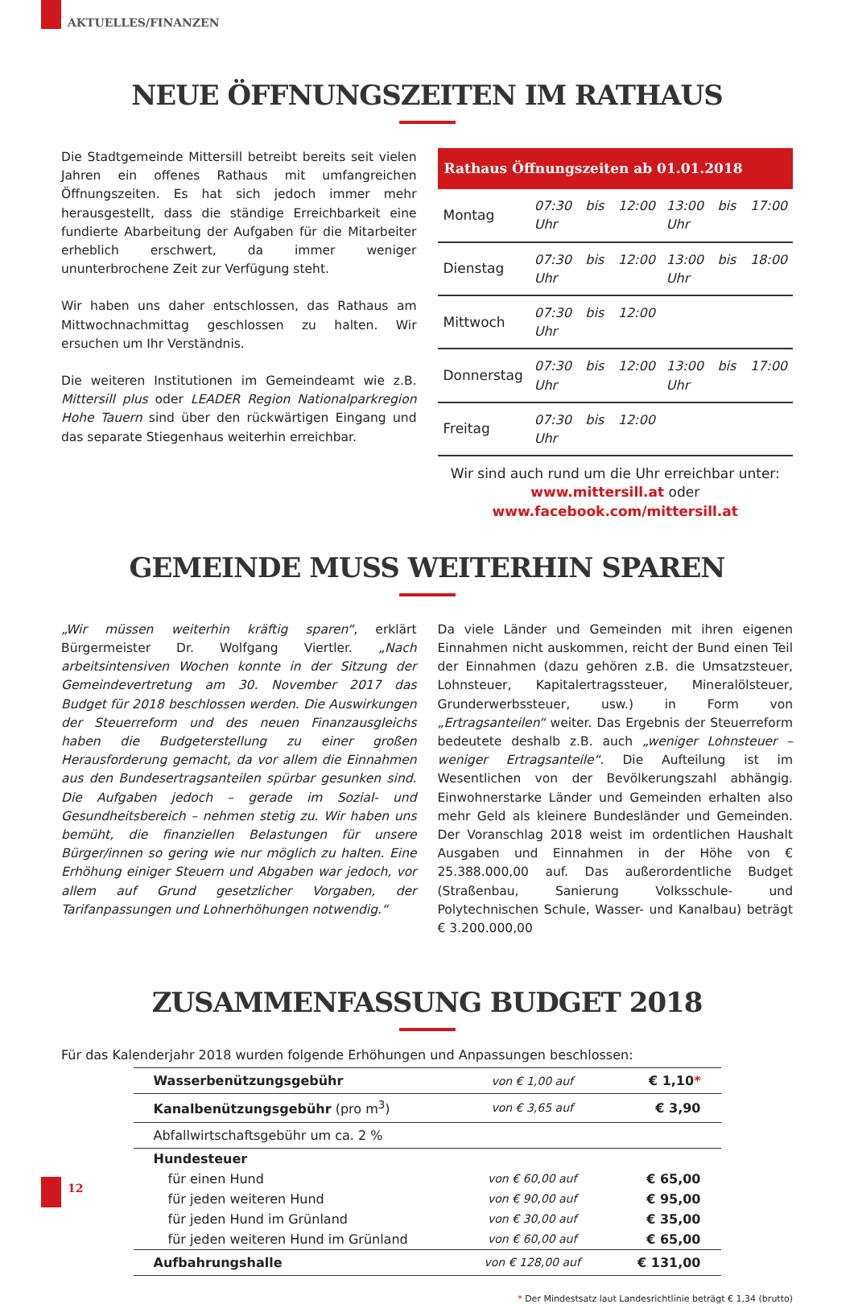AKTUELLES/FINANZEN
NEUE ÖFFNUNGSZEITEN IM RATHAUS
Die Stadtgemeinde Mittersill betreibt bereits seit vielen Jahren ein offenes Rathaus mit umfangreichen Öffnungszeiten. Es hat sich jedoch immer mehr herausgestellt, dass die ständige Erreichbarkeit eine fundierte Abarbeitung der Aufgaben für die Mitarbeiter erheblich erschwert, da immer weniger ununterbrochene Zeit zur Verfügung steht.
Wir haben uns daher entschlossen, das Rathaus am Mittwochnachmittag geschlossen zu halten. Wir ersuchen um Ihr Verständnis.
Die weiteren Institutionen im Gemeindeamt wie z.B. Mittersill plus oder LEADER Region Nationalparkregion Hohe Tauern sind über den rückwärtigen Eingang und das separate Stiegenhaus weiterhin erreichbar.
| Rathaus Öffnungszeiten ab 01.01.2018 | | |
| --- | --- | --- |
| Montag | 07:30 bis 12:00 Uhr | 13:00 bis 17:00 Uhr |
| Dienstag | 07:30 bis 12:00 Uhr | 13:00 bis 18:00 Uhr |
| Mittwoch | 07:30 bis 12:00 Uhr | |
| Donnerstag | 07:30 bis 12:00 Uhr | 13:00 bis 17:00 Uhr |
| Freitag | 07:30 bis 12:00 Uhr | |
Wir sind auch rund um die Uhr erreichbar unter:
www.mittersill.at oder
www.facebook.com/mittersill.at
GEMEINDE MUSS WEITERHIN SPAREN
„Wir müssen weiterhin kräftig sparen“, erklärt Bürgermeister Dr. Wolfgang Viertler. „Nach arbeitsintensiven Wochen konnte in der Sitzung der Gemeindevertretung am 30. November 2017 das Budget für 2018 beschlossen werden. Die Auswirkungen der Steuerreform und des neuen Finanzausgleichs haben die Budgeterstellung zu einer großen Herausforderung gemacht, da vor allem die Einnahmen aus den Bundesertragsanteilen spürbar gesunken sind. Die Aufgaben jedoch – gerade im Sozial- und Gesundheitsbereich – nehmen stetig zu. Wir haben uns bemüht, die finanziellen Belastungen für unsere Bürger/innen so gering wie nur möglich zu halten. Eine Erhöhung einiger Steuern und Abgaben war jedoch, vor allem auf Grund gesetzlicher Vorgaben, der Tarifanpassungen und Lohnerhöhungen notwendig.“
Da viele Länder und Gemeinden mit ihren eigenen Einnahmen nicht auskommen, reicht der Bund einen Teil der Einnahmen (dazu gehören z.B. die Umsatzsteuer, Lohnsteuer, Kapitalertragssteuer, Mineralölsteuer, Grunderwerbssteuer, usw.) in Form von „Ertragsanteilen“ weiter. Das Ergebnis der Steuerreform bedeutete deshalb z.B. auch „weniger Lohnsteuer – weniger Ertragsanteile“. Die Aufteilung ist im Wesentlichen von der Bevölkerungszahl abhängig. Einwohnerstarke Länder und Gemeinden erhalten also mehr Geld als kleinere Bundesländer und Gemeinden. Der Voranschlag 2018 weist im ordentlichen Haushalt Ausgaben und Einnahmen in der Höhe von € 25.388.000,00 auf. Das außerordentliche Budget (Straßenbau, Sanierung Volksschule- und Polytechnischen Schule, Wasser- und Kanalbau) beträgt € 3.200.000,00
ZUSAMMENFASSUNG BUDGET 2018
Für das Kalenderjahr 2018 wurden folgende Erhöhungen und Anpassungen beschlossen:
| Wasserbenützungsgebühr | von € 1,00 auf | € 1,10 * |
| Kanalbenützungsgebühr (pro m<sup>3</sup>) | von € 3,65 auf | € 3,90 |
| Abfallwirtschaftsgebühr um ca. 2 % | | |
| Hundesteuer | | |
| für einen Hund | von € 60,00 auf | € 65,00 |
| für jeden weiteren Hund | von € 90,00 auf | € 95,00 |
| für jeden Hund im Grünland | von € 30,00 auf | € 35,00 |
| für jeden weiteren Hund im Grünland | von € 60,00 auf | € 65,00 |
| Aufbahrungshalle | von € 128,00 auf | € 131,00 |
* Der Mindestsatz laut Landesrichtlinie beträgt € 1,34 (brutto)
12